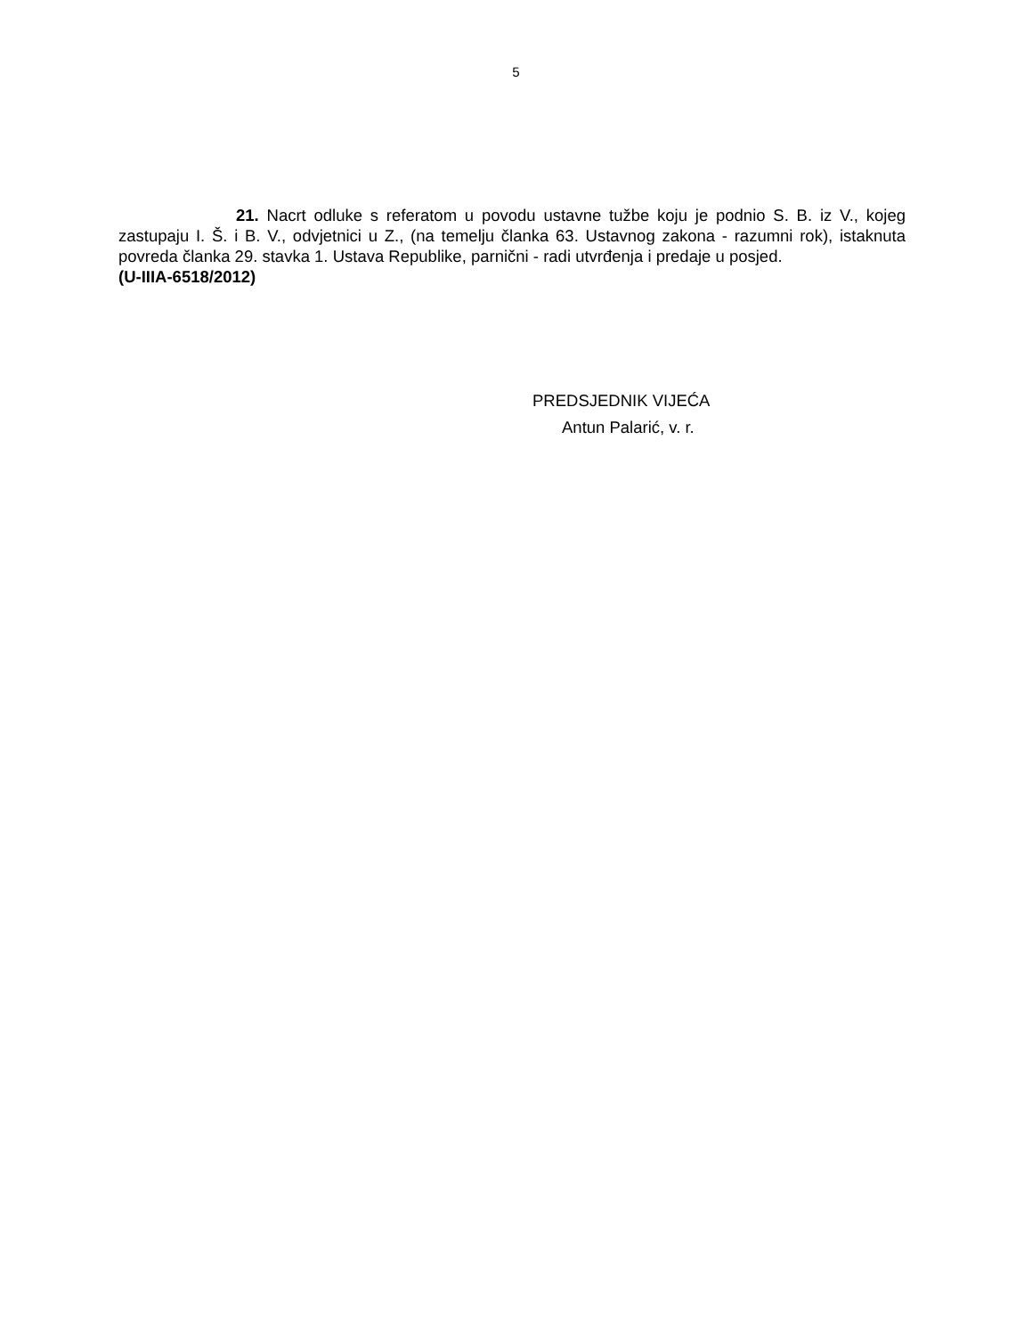5
21. Nacrt odluke s referatom u povodu ustavne tužbe koju je podnio S. B. iz V., kojeg zastupaju I. Š. i B. V., odvjetnici u Z., (na temelju članka 63. Ustavnog zakona - razumni rok), istaknuta povreda članka 29. stavka 1. Ustava Republike, parnični - radi utvrđenja i predaje u posjed.
(U-IIIA-6518/2012)
PREDSJEDNIK VIJEĆA
Antun Palarić, v. r.